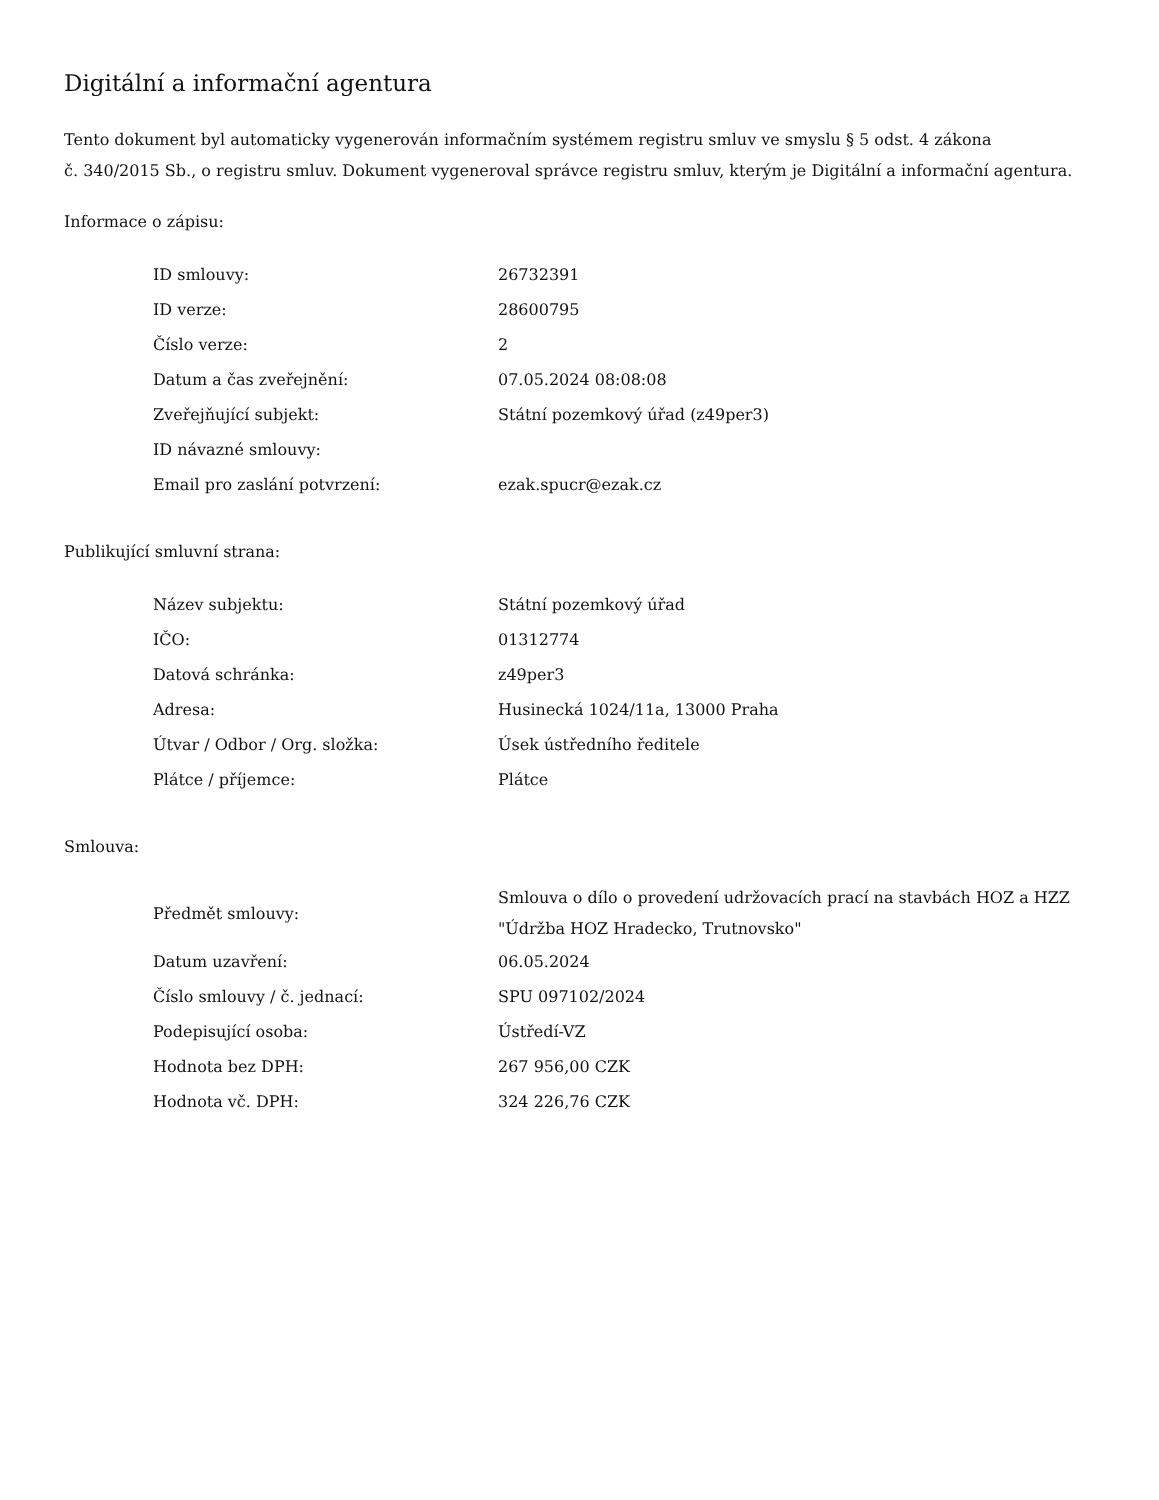Digitální a informační agentura
Tento dokument byl automaticky vygenerován informačním systémem registru smluv ve smyslu § 5 odst. 4 zákona
č. 340/2015 Sb., o registru smluv. Dokument vygeneroval správce registru smluv, kterým je Digitální a informační agentura.
Informace o zápisu:
| ID smlouvy: | 26732391 |
| ID verze: | 28600795 |
| Číslo verze: | 2 |
| Datum a čas zveřejnění: | 07.05.2024 08:08:08 |
| Zveřejňující subjekt: | Státní pozemkový úřad (z49per3) |
| ID návazné smlouvy: | |
| Email pro zaslání potvrzení: | ezak.spucr@ezak.cz |
Publikující smluvní strana:
| Název subjektu: | Státní pozemkový úřad |
| IČO: | 01312774 |
| Datová schránka: | z49per3 |
| Adresa: | Husinecká 1024/11a, 13000 Praha |
| Útvar / Odbor / Org. složka: | Úsek ústředního ředitele |
| Plátce / příjemce: | Plátce |
Smlouva:
| Předmět smlouvy: | Smlouva o dílo o provedení udržovacích prací na stavbách HOZ a HZZ "Údržba HOZ Hradecko, Trutnovsko" |
| Datum uzavření: | 06.05.2024 |
| Číslo smlouvy / č. jednací: | SPU 097102/2024 |
| Podepisující osoba: | Ústředí-VZ |
| Hodnota bez DPH: | 267 956,00 CZK |
| Hodnota vč. DPH: | 324 226,76 CZK |